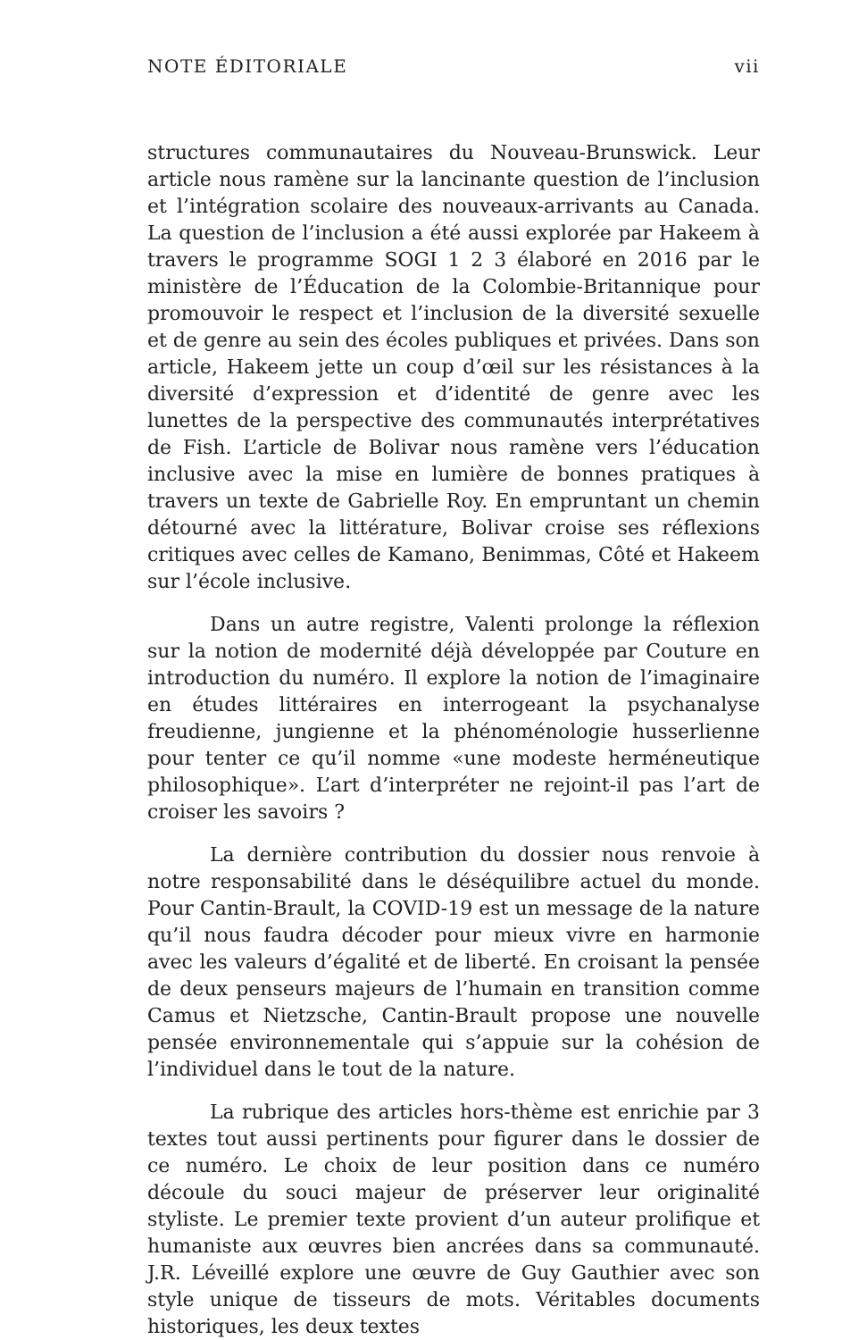NOTE ÉDITORIALE vii
structures communautaires du Nouveau-Brunswick. Leur article nous ramène sur la lancinante question de l’inclusion et l’intégration scolaire des nouveaux-arrivants au Canada. La question de l’inclusion a été aussi explorée par Hakeem à travers le programme SOGI 1 2 3 élaboré en 2016 par le ministère de l’Éducation de la Colombie-Britannique pour promouvoir le respect et l’inclusion de la diversité sexuelle et de genre au sein des écoles publiques et privées. Dans son article, Hakeem jette un coup d’œil sur les résistances à la diversité d’expression et d’identité de genre avec les lunettes de la perspective des communautés interprétatives de Fish. L’article de Bolivar nous ramène vers l’éducation inclusive avec la mise en lumière de bonnes pratiques à travers un texte de Gabrielle Roy. En empruntant un chemin détourné avec la littérature, Bolivar croise ses réflexions critiques avec celles de Kamano, Benimmas, Côté et Hakeem sur l’école inclusive.
Dans un autre registre, Valenti prolonge la réflexion sur la notion de modernité déjà développée par Couture en introduction du numéro. Il explore la notion de l’imaginaire en études littéraires en interrogeant la psychanalyse freudienne, jungienne et la phénoménologie husserlienne pour tenter ce qu’il nomme «une modeste herméneutique philosophique». L’art d’interpréter ne rejoint-il pas l’art de croiser les savoirs ?
La dernière contribution du dossier nous renvoie à notre responsabilité dans le déséquilibre actuel du monde. Pour Cantin-Brault, la COVID-19 est un message de la nature qu’il nous faudra décoder pour mieux vivre en harmonie avec les valeurs d’égalité et de liberté. En croisant la pensée de deux penseurs majeurs de l’humain en transition comme Camus et Nietzsche, Cantin-Brault propose une nouvelle pensée environnementale qui s’appuie sur la cohésion de l’individuel dans le tout de la nature.
La rubrique des articles hors-thème est enrichie par 3 textes tout aussi pertinents pour figurer dans le dossier de ce numéro. Le choix de leur position dans ce numéro découle du souci majeur de préserver leur originalité styliste. Le premier texte provient d’un auteur prolifique et humaniste aux œuvres bien ancrées dans sa communauté. J.R. Léveillé explore une œuvre de Guy Gauthier avec son style unique de tisseurs de mots. Véritables documents historiques, les deux textes